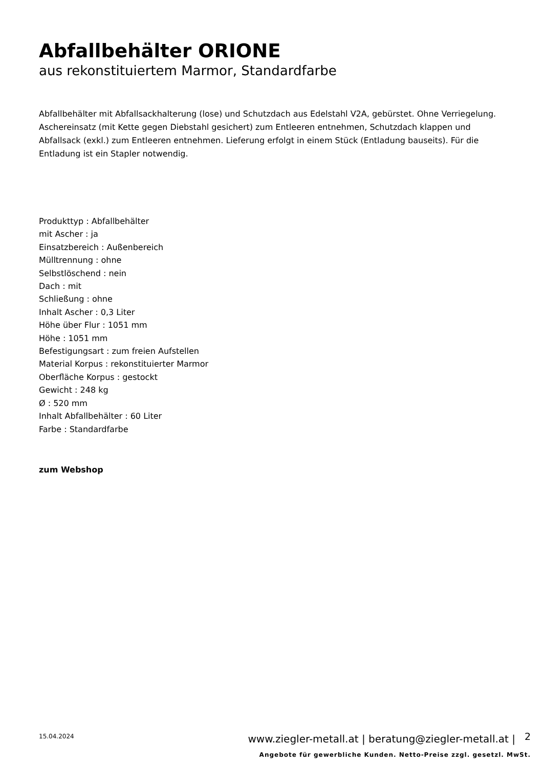Abfallbehälter ORIONE
aus rekonstituiertem Marmor, Standardfarbe
Abfallbehälter mit Abfallsackhalterung (lose) und Schutzdach aus Edelstahl V2A, gebürstet. Ohne Verriegelung. Aschereinsatz (mit Kette gegen Diebstahl gesichert) zum Entleeren entnehmen, Schutzdach klappen und Abfallsack (exkl.) zum Entleeren entnehmen. Lieferung erfolgt in einem Stück (Entladung bauseits). Für die Entladung ist ein Stapler notwendig.
Produkttyp : Abfallbehälter
mit Ascher : ja
Einsatzbereich : Außenbereich
Mülltrennung : ohne
Selbstlöschend : nein
Dach : mit
Schließung : ohne
Inhalt Ascher : 0,3 Liter
Höhe über Flur : 1051 mm
Höhe : 1051 mm
Befestigungsart : zum freien Aufstellen
Material Korpus : rekonstituierter Marmor
Oberfläche Korpus : gestockt
Gewicht : 248 kg
Ø : 520 mm
Inhalt Abfallbehälter : 60 Liter
Farbe : Standardfarbe
zum Webshop
15.04.2024
www.ziegler-metall.at | beratung@ziegler-metall.at |
2
Angebote für gewerbliche Kunden. Netto-Preise zzgl. gesetzl. MwSt.